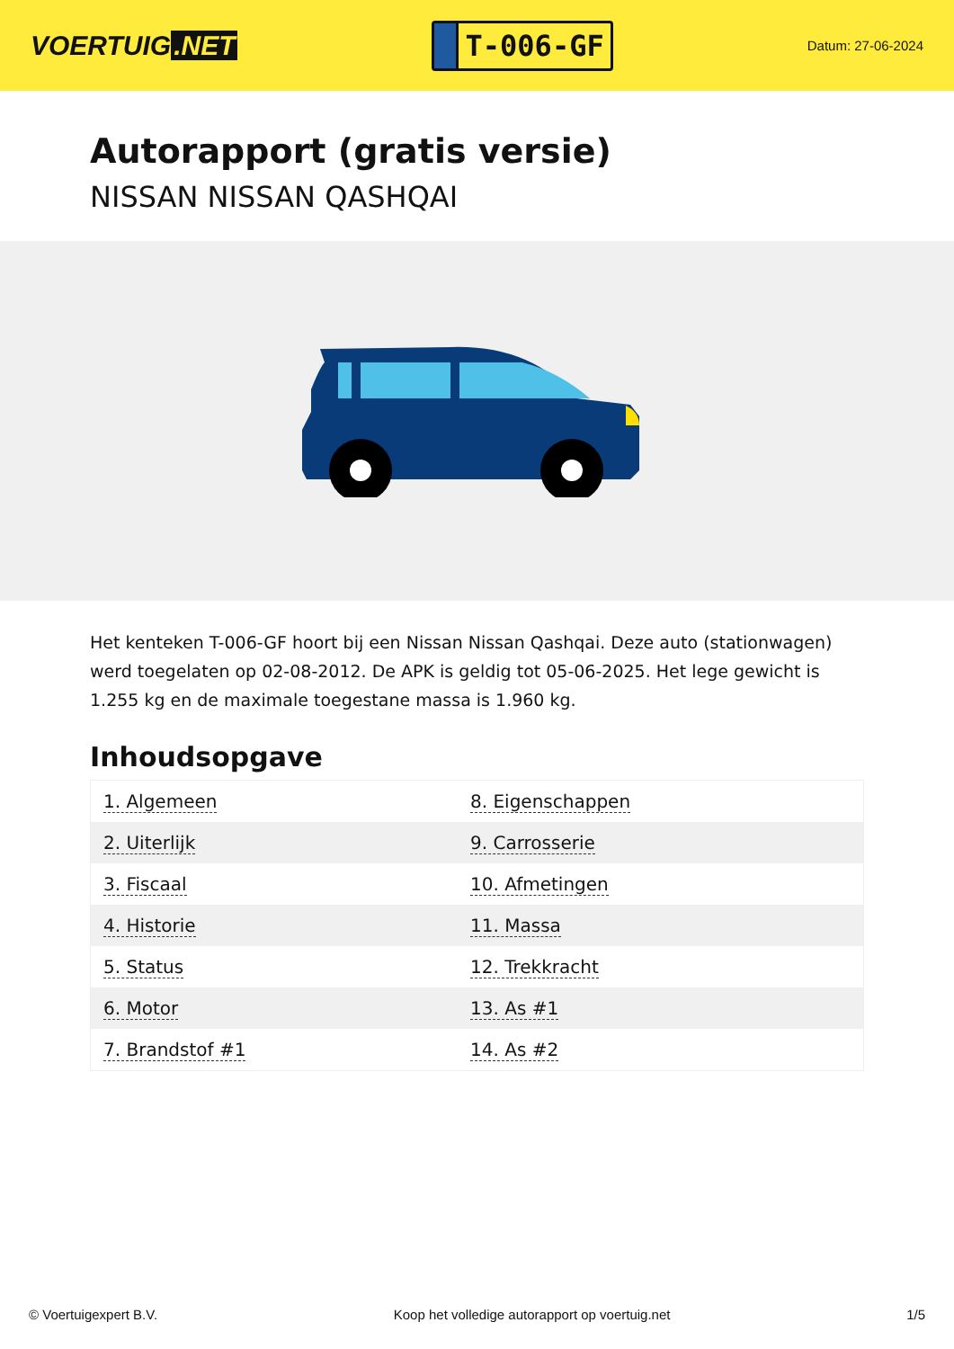VOERTUIG.NET
T-006-GF
Datum: 27-06-2024
Autorapport (gratis versie)
NISSAN NISSAN QASHQAI
Het kenteken T-006-GF hoort bij een Nissan Nissan Qashqai. Deze auto (stationwagen) werd toegelaten op 02-08-2012. De APK is geldig tot 05-06-2025. Het lege gewicht is 1.255 kg en de maximale toegestane massa is 1.960 kg.
Inhoudsopgave
| 1. Algemeen | 8. Eigenschappen |
| 2. Uiterlijk | 9. Carrosserie |
| 3. Fiscaal | 10. Afmetingen |
| 4. Historie | 11. Massa |
| 5. Status | 12. Trekkracht |
| 6. Motor | 13. As #1 |
| 7. Brandstof #1 | 14. As #2 |
© Voertuigexpert B.V. Koop het volledige autorapport op voertuig.net 1/5